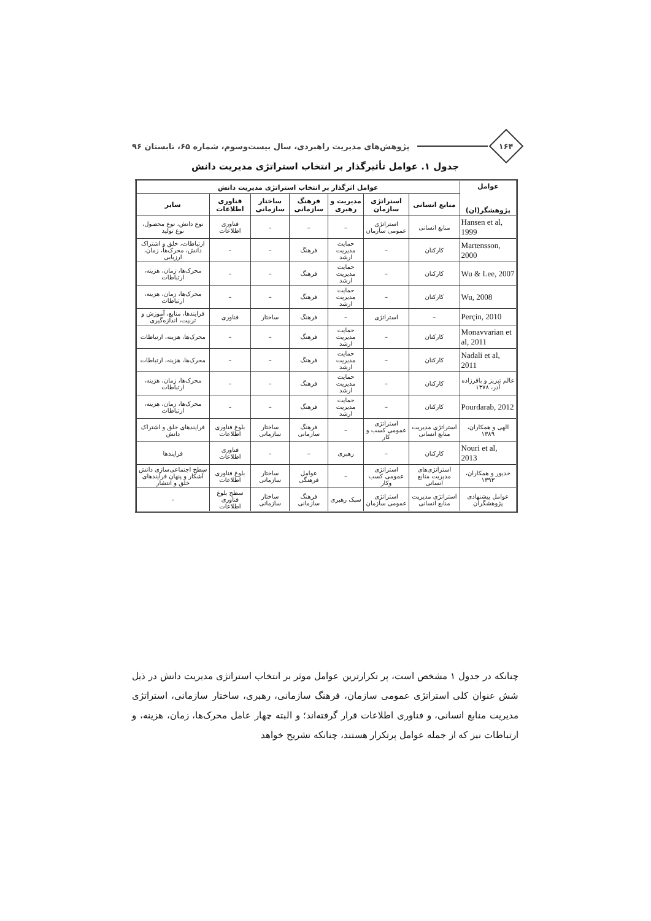۱۶۴
پژوهش‌های مدیریت راهبردی، سال بیست‌وسوم، شماره ۶۵، تابستان ۹۶
جدول ۱. عوامل تأثیرگذار بر انتخاب استراتژی مدیریت دانش
| عوامل پژوهشگر(ان) | عوامل اثرگذار بر انتخاب استراتژی مدیریت دانش | | | | | | |
| --- | --- | --- | --- | --- | --- | --- | --- |
| | منابع انسانی | استراتژی سازمان | مدیریت و رهبری | فرهنگ سازمانی | ساختار سازمانی | فناوری اطلاعات | سایر |
| Hansen et al, 1999 | منابع انسانی | استراتژی عمومی سازمان | – | – | – | فناوری اطلاعات | نوع دانش، نوع محصول، نوع تولید |
| Martensson, 2000 | کارکنان | – | حمایت مدیریت ارشد | فرهنگ | – | – | ارتباطات، خلق و اشتراک دانش، محرک‌ها، زمان، ارزیابی |
| Wu & Lee, 2007 | کارکنان | – | حمایت مدیریت ارشد | فرهنگ | – | – | محرک‌ها، زمان، هزینه، ارتباطات |
| Wu, 2008 | کارکنان | – | حمایت مدیریت ارشد | فرهنگ | – | – | محرک‌ها، زمان، هزینه، ارتباطات |
| Perçin, 2010 | – | استراتژی | – | فرهنگ | ساختار | فناوری | فرایندها، منابع، آموزش و تربیت، اندازه‌گیری |
| Monavvarian et al, 2011 | کارکنان | – | حمایت مدیریت ارشد | فرهنگ | – | – | محرک‌ها، هزینه، ارتباطات |
| Nadali et al, 2011 | کارکنان | – | حمایت مدیریت ارشد | فرهنگ | – | – | محرک‌ها، هزینه، ارتباطات |
| عالم تبریز و باقرزاده آذر، ۱۳۷۸ | کارکنان | – | حمایت مدیریت ارشد | فرهنگ | – | – | محرک‌ها، زمان، هزینه، ارتباطات |
| Pourdarab, 2012 | کارکنان | – | حمایت مدیریت ارشد | فرهنگ | – | – | محرک‌ها، زمان، هزینه، ارتباطات |
| الهی و همکاران، ۱۳۸۹ | استراتژی مدیریت منابع انسانی | استراتژی عمومی کسب و کار | – | فرهنگ سازمانی | ساختار سازمانی | بلوغ فناوری اطلاعات | فرایندهای خلق و اشتراک دانش |
| Nouri et al, 2013 | کارکنان | – | رهبری | – | – | فناوری اطلاعات | فرایندها |
| خدیور و همکاران، ۱۳۹۳ | استراتژی‌های مدیریت منابع انسانی | استراتژی عمومی کسب وکار | – | عوامل فرهنگی | ساختار سازمانی | بلوغ فناوری اطلاعات | سطح اجتماعی‌سازی دانش آشکار و پنهان فرآیندهای خلق و انتشار |
| عوامل پیشنهادی پژوهشگران | استراتژی مدیریت منابع انسانی | استراتژی عمومی سازمان | سبک رهبری | فرهنگ سازمانی | ساختار سازمانی | سطح بلوغ فناوری اطلاعات | – |
چنانکه در جدول ۱ مشخص است، پر تکرارترین عوامل موثر بر انتخاب استراتژی مدیریت دانش در ذیل شش عنوان کلی استراتژی عمومی سازمان، فرهنگ سازمانی، رهبری، ساختار سازمانی، استراتژی مدیریت منابع انسانی، و فناوری اطلاعات قرار گرفته‌اند؛ و البته چهار عامل محرک‌ها، زمان، هزینه، و ارتباطات نیز که از جمله عوامل پرتکرار هستند، چنانکه تشریح خواهد